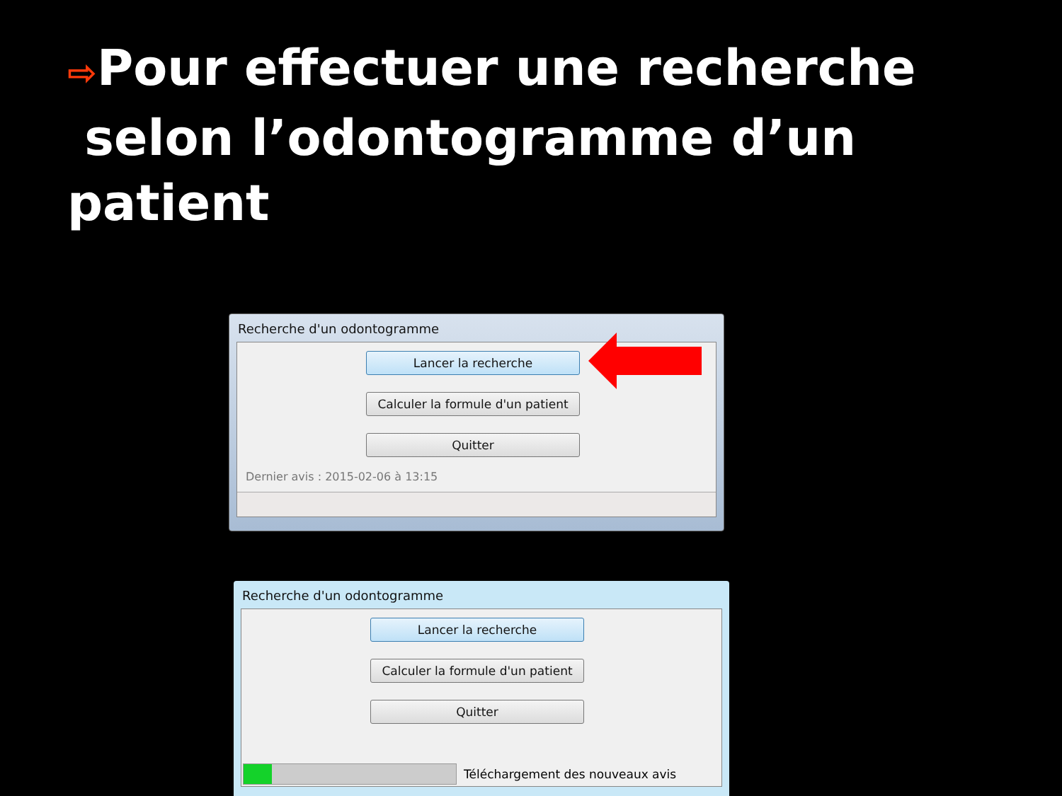⇨Pour effectuer une recherche
selon l’odontogramme d’un patient
Recherche d'un odontogramme
Lancer la recherche
Calculer la formule d'un patient
Quitter
Dernier avis : 2015-02-06 à 13:15
Recherche d'un odontogramme
Lancer la recherche
Calculer la formule d'un patient
Quitter
Téléchargement des nouveaux avis